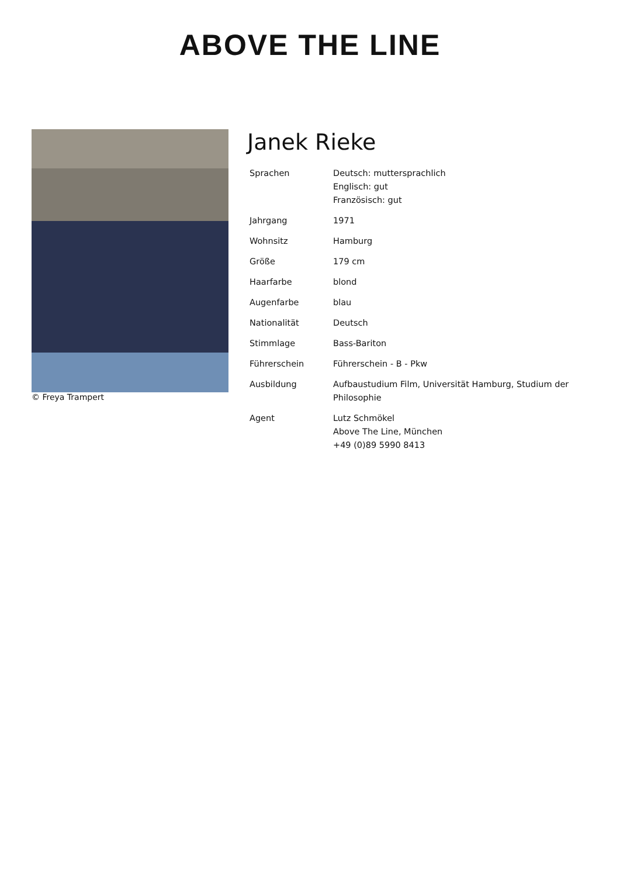ABOVE THE LINE
© Freya Trampert
Janek Rieke
| Sprachen | Deutsch: muttersprachlich Englisch: gut Französisch: gut |
| Jahrgang | 1971 |
| Wohnsitz | Hamburg |
| Größe | 179 cm |
| Haarfarbe | blond |
| Augenfarbe | blau |
| Nationalität | Deutsch |
| Stimmlage | Bass-Bariton |
| Führerschein | Führerschein - B - Pkw |
| Ausbildung | Aufbaustudium Film, Universität Hamburg, Studium der Philosophie |
| Agent | Lutz Schmökel Above The Line, München +49 (0)89 5990 8413 |